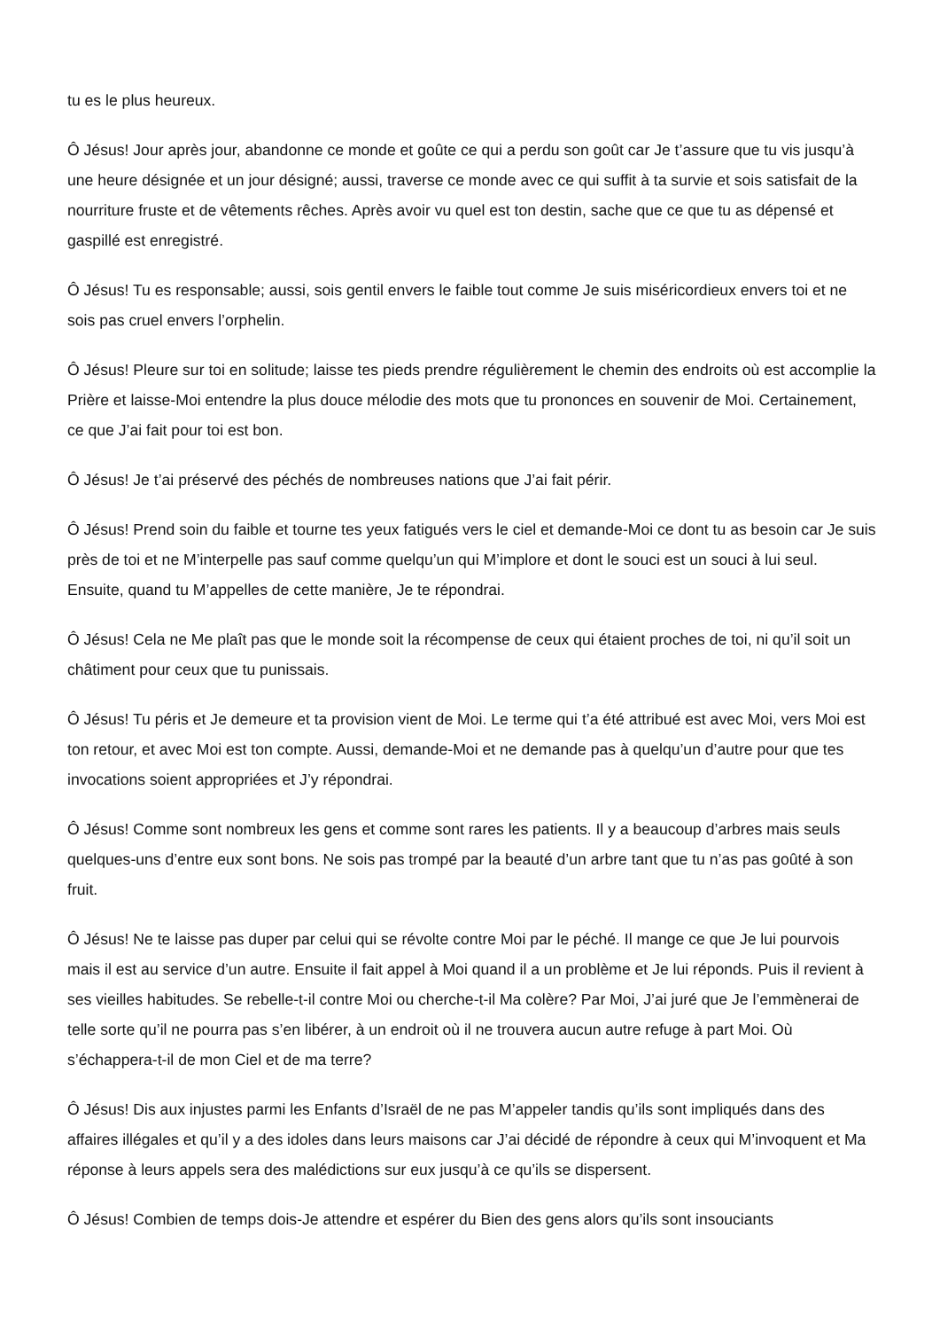tu es le plus heureux.
Ô Jésus! Jour après jour, abandonne ce monde et goûte ce qui a perdu son goût car Je t’assure que tu vis jusqu’à une heure désignée et un jour désigné; aussi, traverse ce monde avec ce qui suffit à ta survie et sois satisfait de la nourriture fruste et de vêtements rêches. Après avoir vu quel est ton destin, sache que ce que tu as dépensé et gaspillé est enregistré.
Ô Jésus! Tu es responsable; aussi, sois gentil envers le faible tout comme Je suis miséricordieux envers toi et ne sois pas cruel envers l’orphelin.
Ô Jésus! Pleure sur toi en solitude; laisse tes pieds prendre régulièrement le chemin des endroits où est accomplie la Prière et laisse-Moi entendre la plus douce mélodie des mots que tu prononces en souvenir de Moi. Certainement, ce que J’ai fait pour toi est bon.
Ô Jésus! Je t’ai préservé des péchés de nombreuses nations que J’ai fait périr.
Ô Jésus! Prend soin du faible et tourne tes yeux fatigués vers le ciel et demande-Moi ce dont tu as besoin car Je suis près de toi et ne M’interpelle pas sauf comme quelqu’un qui M’implore et dont le souci est un souci à lui seul. Ensuite, quand tu M’appelles de cette manière, Je te répondrai.
Ô Jésus! Cela ne Me plaît pas que le monde soit la récompense de ceux qui étaient proches de toi, ni qu’il soit un châtiment pour ceux que tu punissais.
Ô Jésus! Tu péris et Je demeure et ta provision vient de Moi. Le terme qui t’a été attribué est avec Moi, vers Moi est ton retour, et avec Moi est ton compte. Aussi, demande-Moi et ne demande pas à quelqu’un d’autre pour que tes invocations soient appropriées et J’y répondrai.
Ô Jésus! Comme sont nombreux les gens et comme sont rares les patients. Il y a beaucoup d’arbres mais seuls quelques-uns d’entre eux sont bons. Ne sois pas trompé par la beauté d’un arbre tant que tu n’as pas goûté à son fruit.
Ô Jésus! Ne te laisse pas duper par celui qui se révolte contre Moi par le péché. Il mange ce que Je lui pourvois mais il est au service d’un autre. Ensuite il fait appel à Moi quand il a un problème et Je lui réponds. Puis il revient à ses vieilles habitudes. Se rebelle-t-il contre Moi ou cherche-t-il Ma colère? Par Moi, J’ai juré que Je l’emmènerai de telle sorte qu’il ne pourra pas s’en libérer, à un endroit où il ne trouvera aucun autre refuge à part Moi. Où s’échappera-t-il de mon Ciel et de ma terre?
Ô Jésus! Dis aux injustes parmi les Enfants d’Israël de ne pas M’appeler tandis qu’ils sont impliqués dans des affaires illégales et qu’il y a des idoles dans leurs maisons car J’ai décidé de répondre à ceux qui M’invoquent et Ma réponse à leurs appels sera des malédictions sur eux jusqu’à ce qu’ils se dispersent.
Ô Jésus! Combien de temps dois-Je attendre et espérer du Bien des gens alors qu’ils sont insouciants